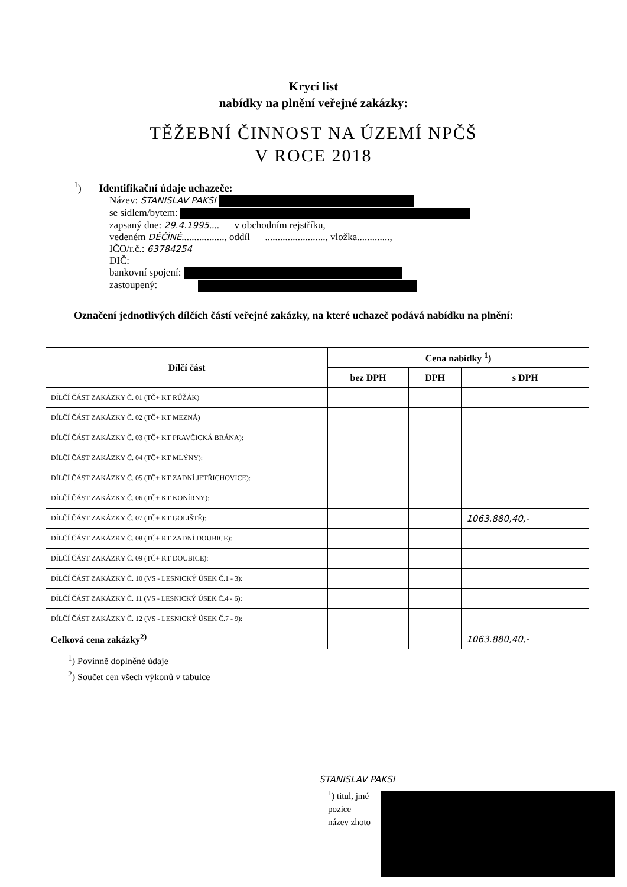Krycí list
nabídky na plnění veřejné zakázky:
TĚŽEBNÍ ČINNOST NA ÚZEMÍ NPČŠ
V ROCE 2018
<sup>1</sup>) Identifikační údaje uchazeče:
Název: STANISLAV PAKSI
se sídlem/bytem:
zapsaný dne: 29.4.1995.... v obchodním rejstříku,
vedeném DĚČÍNĚ................., oddíl ........................, vložka.............,
IČO/r.č.: 63784254
DIČ:
bankovní spojení:
zastoupený:
Označení jednotlivých dílčích částí veřejné zakázky, na které uchazeč podává nabídku na plnění:
| Dílčí část | Cena nabídky <sup>1</sup>) | | |
| --- | --- | --- | --- |
| | bez DPH | DPH | s DPH |
| DÍLČÍ ČÁST ZAKÁZKY Č. 01 (TČ+ KT RŮŽÁK) | | | |
| DÍLČÍ ČÁST ZAKÁZKY Č. 02 (TČ+ KT MEZNÁ) | | | |
| DÍLČÍ ČÁST ZAKÁZKY Č. 03 (TČ+ KT PRAVČICKÁ BRÁNA): | | | |
| DÍLČÍ ČÁST ZAKÁZKY Č. 04 (TČ+ KT MLÝNY): | | | |
| DÍLČÍ ČÁST ZAKÁZKY Č. 05 (TČ+ KT ZADNÍ JETŘICHOVICE): | | | |
| DÍLČÍ ČÁST ZAKÁZKY Č. 06 (TČ+ KT KONÍRNY): | | | |
| DÍLČÍ ČÁST ZAKÁZKY Č. 07 (TČ+ KT GOLIŠTĚ): | | | 1063.880,40,- |
| DÍLČÍ ČÁST ZAKÁZKY Č. 08 (TČ+ KT ZADNÍ DOUBICE): | | | |
| DÍLČÍ ČÁST ZAKÁZKY Č. 09 (TČ+ KT DOUBICE): | | | |
| DÍLČÍ ČÁST ZAKÁZKY Č. 10 (VS - LESNICKÝ ÚSEK Č.1 - 3): | | | |
| DÍLČÍ ČÁST ZAKÁZKY Č. 11 (VS - LESNICKÝ ÚSEK Č.4 - 6): | | | |
| DÍLČÍ ČÁST ZAKÁZKY Č. 12 (VS - LESNICKÝ ÚSEK Č.7 - 9): | | | |
| Celková cena zakázky<sup>2)</sup> | | | 1063.880,40,- |
<sup>1</sup>) Povinně doplněné údaje
<sup>2</sup>) Součet cen všech výkonů v tabulce
STANISLAV PAKSI
<sup>1</sup>) titul, jmé
pozice
název zhoto